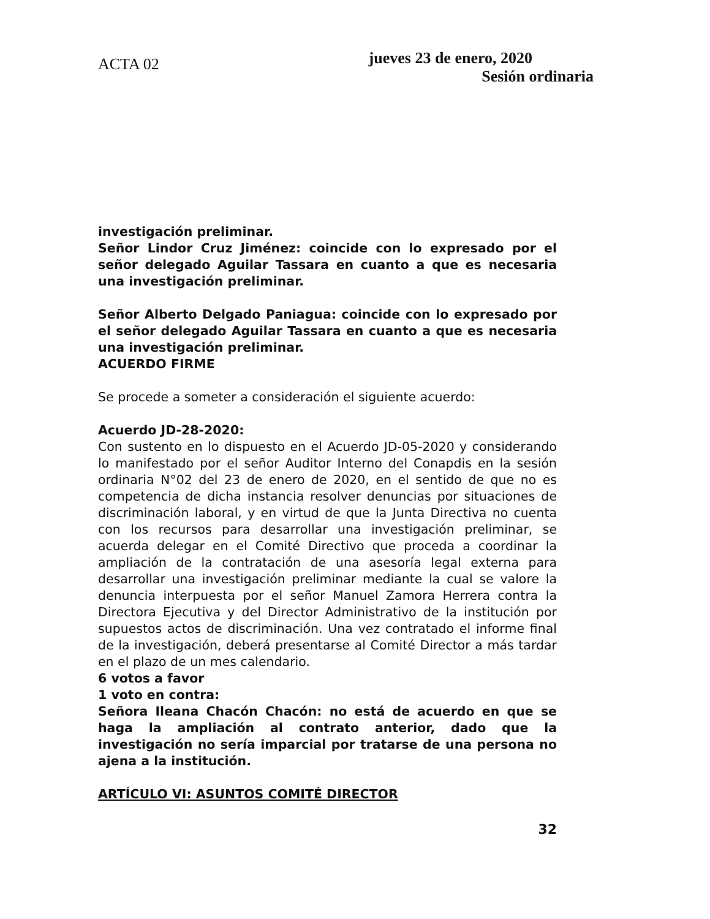ACTA 02
jueves 23 de enero, 2020
Sesión ordinaria
investigación preliminar.
Señor Lindor Cruz Jiménez: coincide con lo expresado por el señor delegado Aguilar Tassara en cuanto a que es necesaria una investigación preliminar.
Señor Alberto Delgado Paniagua: coincide con lo expresado por el señor delegado Aguilar Tassara en cuanto a que es necesaria una investigación preliminar.
ACUERDO FIRME
Se procede a someter a consideración el siguiente acuerdo:
Acuerdo JD-28-2020:
Con sustento en lo dispuesto en el Acuerdo JD-05-2020 y considerando lo manifestado por el señor Auditor Interno del Conapdis en la sesión ordinaria N°02 del 23 de enero de 2020, en el sentido de que no es competencia de dicha instancia resolver denuncias por situaciones de discriminación laboral, y en virtud de que la Junta Directiva no cuenta con los recursos para desarrollar una investigación preliminar, se acuerda delegar en el Comité Directivo que proceda a coordinar la ampliación de la contratación de una asesoría legal externa para desarrollar una investigación preliminar mediante la cual se valore la denuncia interpuesta por el señor Manuel Zamora Herrera contra la Directora Ejecutiva y del Director Administrativo de la institución por supuestos actos de discriminación. Una vez contratado el informe final de la investigación, deberá presentarse al Comité Director a más tardar en el plazo de un mes calendario.
6 votos a favor
1 voto en contra:
Señora Ileana Chacón Chacón: no está de acuerdo en que se haga la ampliación al contrato anterior, dado que la investigación no sería imparcial por tratarse de una persona no ajena a la institución.
ARTÍCULO VI: ASUNTOS COMITÉ DIRECTOR
32